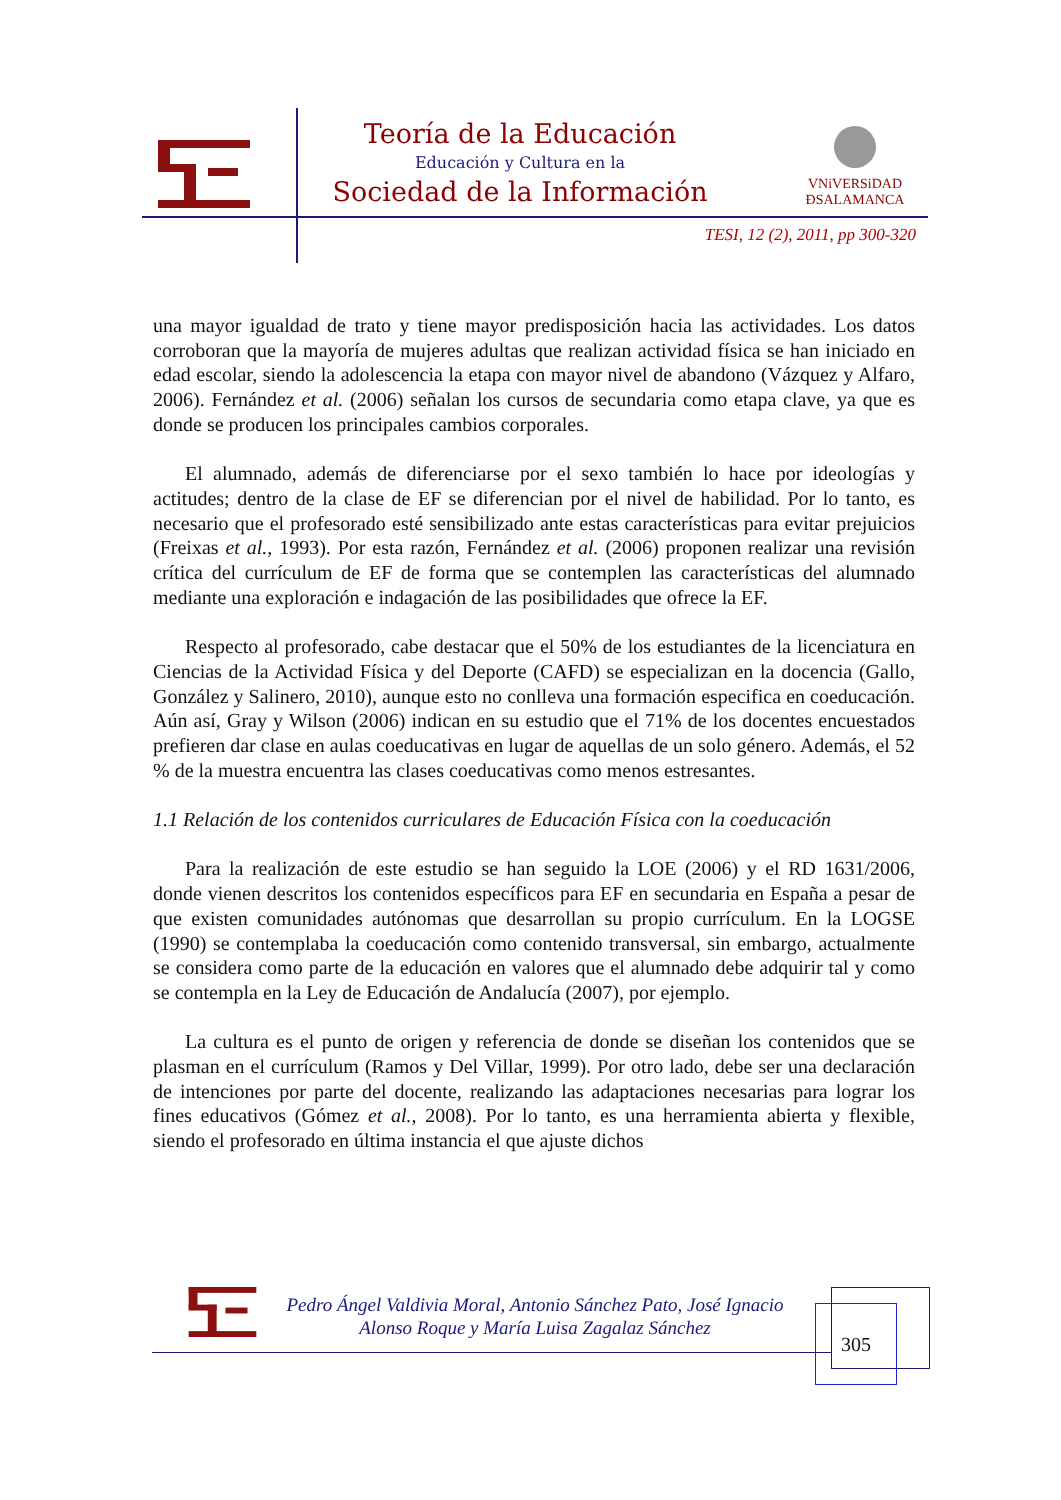Teoría de la Educación
Educación y Cultura en la
Sociedad de la Información
VNiVERSiDAD
ÐSALAMANCA
TESI, 12 (2), 2011, pp 300-320
una mayor igualdad de trato y tiene mayor predisposición hacia las actividades. Los datos corroboran que la mayoría de mujeres adultas que realizan actividad física se han iniciado en edad escolar, siendo la adolescencia la etapa con mayor nivel de abandono (Vázquez y Alfaro, 2006). Fernández et al. (2006) señalan los cursos de secundaria como etapa clave, ya que es donde se producen los principales cambios corporales.
El alumnado, además de diferenciarse por el sexo también lo hace por ideologías y actitudes; dentro de la clase de EF se diferencian por el nivel de habilidad. Por lo tanto, es necesario que el profesorado esté sensibilizado ante estas características para evitar prejuicios (Freixas et al., 1993). Por esta razón, Fernández et al. (2006) proponen realizar una revisión crítica del currículum de EF de forma que se contemplen las características del alumnado mediante una exploración e indagación de las posibilidades que ofrece la EF.
Respecto al profesorado, cabe destacar que el 50% de los estudiantes de la licenciatura en Ciencias de la Actividad Física y del Deporte (CAFD) se especializan en la docencia (Gallo, González y Salinero, 2010), aunque esto no conlleva una formación especifica en coeducación. Aún así, Gray y Wilson (2006) indican en su estudio que el 71% de los docentes encuestados prefieren dar clase en aulas coeducativas en lugar de aquellas de un solo género. Además, el 52 % de la muestra encuentra las clases coeducativas como menos estresantes.
1.1 Relación de los contenidos curriculares de Educación Física con la coeducación
Para la realización de este estudio se han seguido la LOE (2006) y el RD 1631/2006, donde vienen descritos los contenidos específicos para EF en secundaria en España a pesar de que existen comunidades autónomas que desarrollan su propio currículum. En la LOGSE (1990) se contemplaba la coeducación como contenido transversal, sin embargo, actualmente se considera como parte de la educación en valores que el alumnado debe adquirir tal y como se contempla en la Ley de Educación de Andalucía (2007), por ejemplo.
La cultura es el punto de origen y referencia de donde se diseñan los contenidos que se plasman en el currículum (Ramos y Del Villar, 1999). Por otro lado, debe ser una declaración de intenciones por parte del docente, realizando las adaptaciones necesarias para lograr los fines educativos (Gómez et al., 2008). Por lo tanto, es una herramienta abierta y flexible, siendo el profesorado en última instancia el que ajuste dichos
Pedro Ángel Valdivia Moral, Antonio Sánchez Pato, José Ignacio
Alonso Roque y María Luisa Zagalaz Sánchez
305